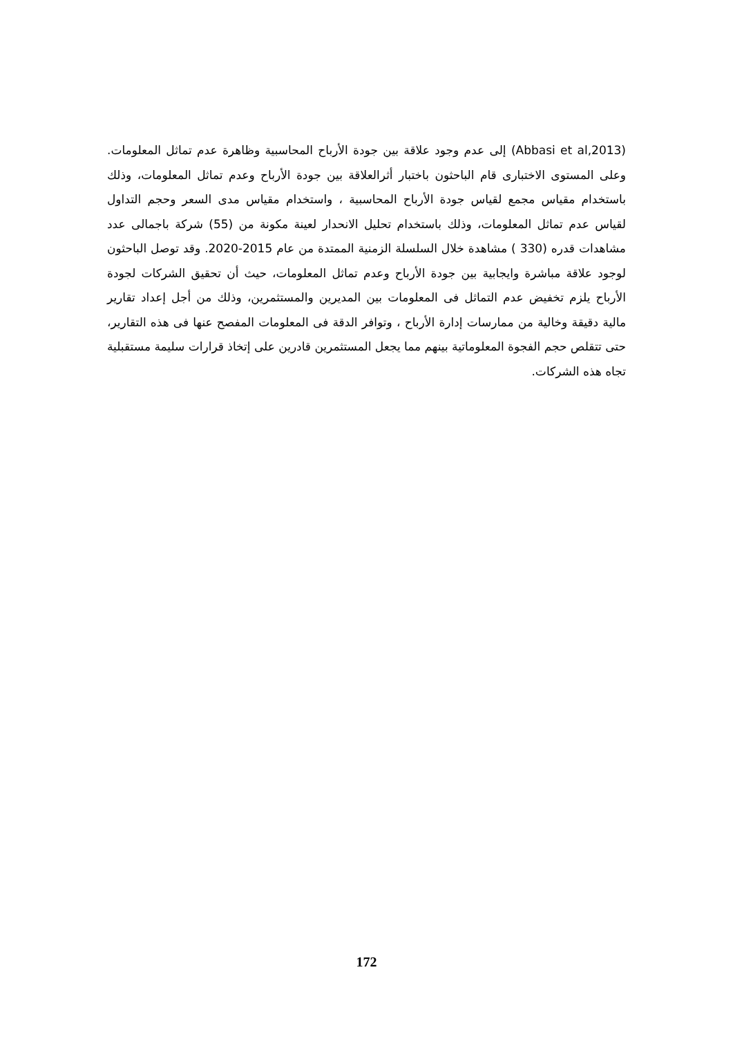(Abbasi et al,2013) إلى عدم وجود علاقة بين جودة الأرباح المحاسبية وظاهرة عدم تماثل المعلومات. وعلى المستوى الاختبارى قام الباحثون باختبار أثرالعلاقة بين جودة الأرباح وعدم تماثل المعلومات، وذلك باستخدام مقياس مجمع لقياس جودة الأرباح المحاسبية ، واستخدام مقياس مدى السعر وحجم التداول لقياس عدم تماثل المعلومات، وذلك باستخدام تحليل الانحدار لعينة مكونة من (55) شركة باجمالى عدد مشاهدات قدره (330 ) مشاهدة خلال السلسلة الزمنية الممتدة من عام 2015-2020. وقد توصل الباحثون لوجود علاقة مباشرة وايجابية بين جودة الأرباح وعدم تماثل المعلومات، حيث أن تحقيق الشركات لجودة الأرباح يلزم تخفيض عدم التماثل فى المعلومات بين المديرين والمستثمرين، وذلك من أجل إعداد تقارير مالية دقيقة وخالية من ممارسات إدارة الأرباح ، وتوافر الدقة فى المعلومات المفصح عنها فى هذه التقارير، حتى تتقلص حجم الفجوة المعلوماتية بينهم مما يجعل المستثمرين قادرين على إتخاذ قرارات سليمة مستقبلية تجاه هذه الشركات.
172